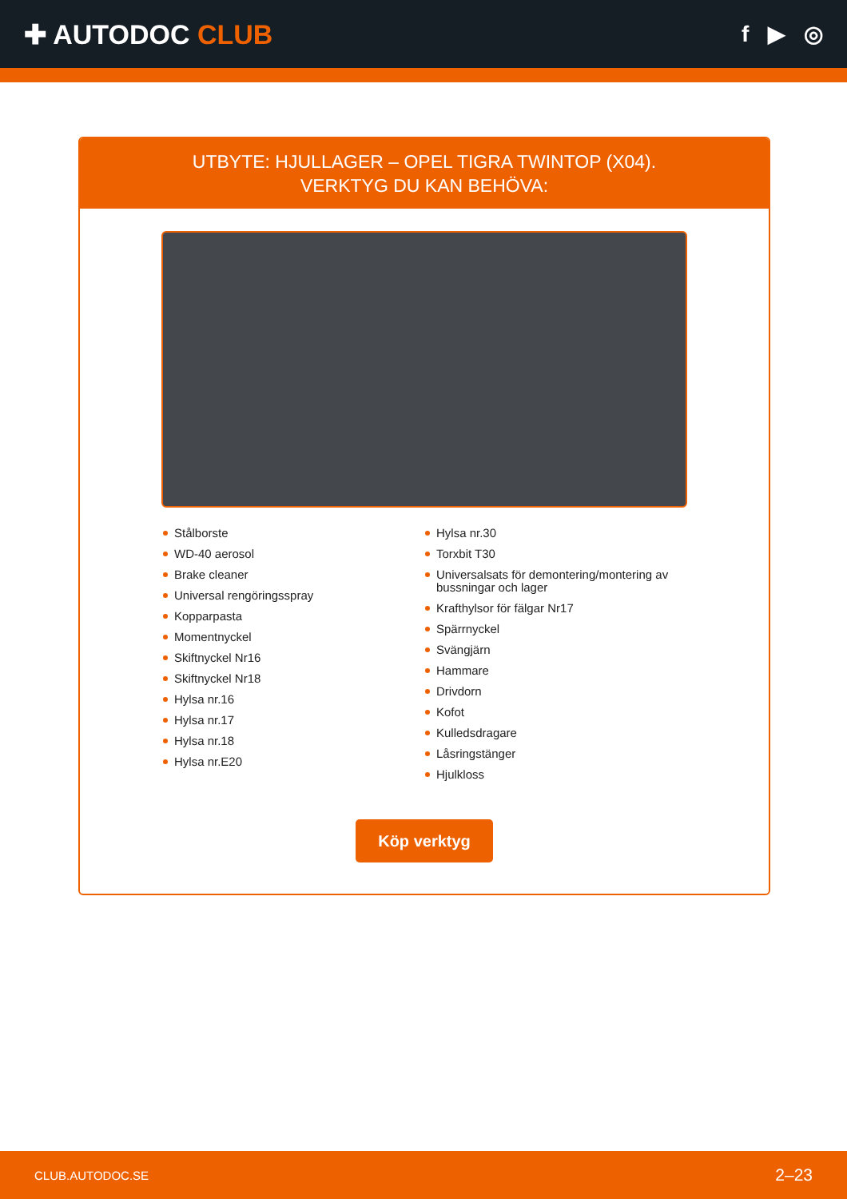✚ AUTODOC CLUB
f ▶ ◎
UTBYTE: HJULLAGER – OPEL TIGRA TWINTOP (X04).
VERKTYG DU KAN BEHÖVA:
Stålborste
WD-40 aerosol
Brake cleaner
Universal rengöringsspray
Kopparpasta
Momentnyckel
Skiftnyckel Nr16
Skiftnyckel Nr18
Hylsa nr.16
Hylsa nr.17
Hylsa nr.18
Hylsa nr.E20
Hylsa nr.30
Torxbit T30
Universalsats för demontering/montering av bussningar och lager
Krafthylsor för fälgar Nr17
Spärrnyckel
Svängjärn
Hammare
Drivdorn
Kofot
Kulledsdragare
Låsringstänger
Hjulkloss
Köp verktyg
CLUB.AUTODOC.SE 2–23